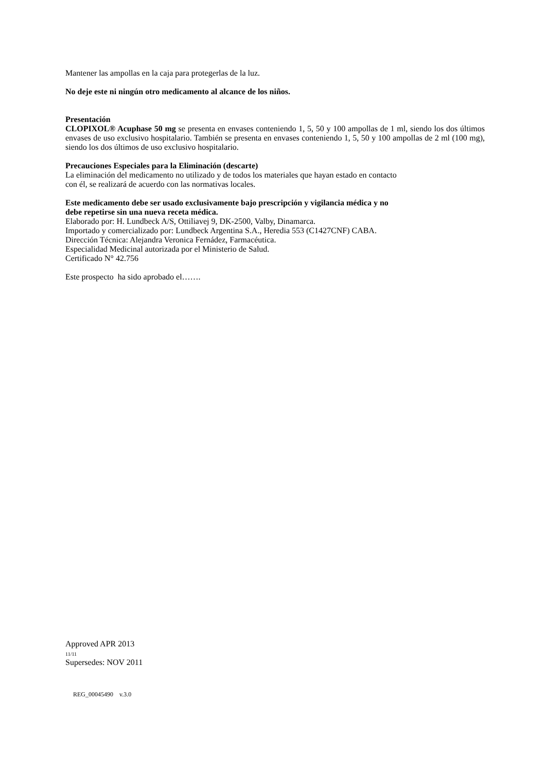Mantener las ampollas en la caja para protegerlas de la luz.
No deje este ni ningún otro medicamento al alcance de los niños.
Presentación
CLOPIXOL® Acuphase 50 mg se presenta en envases conteniendo 1, 5, 50 y 100 ampollas de 1 ml, siendo los dos últimos envases de uso exclusivo hospitalario. También se presenta en envases conteniendo 1, 5, 50 y 100 ampollas de 2 ml (100 mg), siendo los dos últimos de uso exclusivo hospitalario.
Precauciones Especiales para la Eliminación (descarte)
La eliminación del medicamento no utilizado y de todos los materiales que hayan estado en contacto
con él, se realizará de acuerdo con las normativas locales.
Este medicamento debe ser usado exclusivamente bajo prescripción y vigilancia médica y no
debe repetirse sin una nueva receta médica.
Elaborado por: H. Lundbeck A/S, Ottiliavej 9, DK-2500, Valby, Dinamarca.
Importado y comercializado por: Lundbeck Argentina S.A., Heredia 553 (C1427CNF) CABA.
Dirección Técnica: Alejandra Veronica Fernádez, Farmacéutica.
Especialidad Medicinal autorizada por el Ministerio de Salud.
Certificado N° 42.756
Este prospecto ha sido aprobado el…….
Approved APR 2013
11/11
Supersedes: NOV 2011
REG_00045490 v.3.0